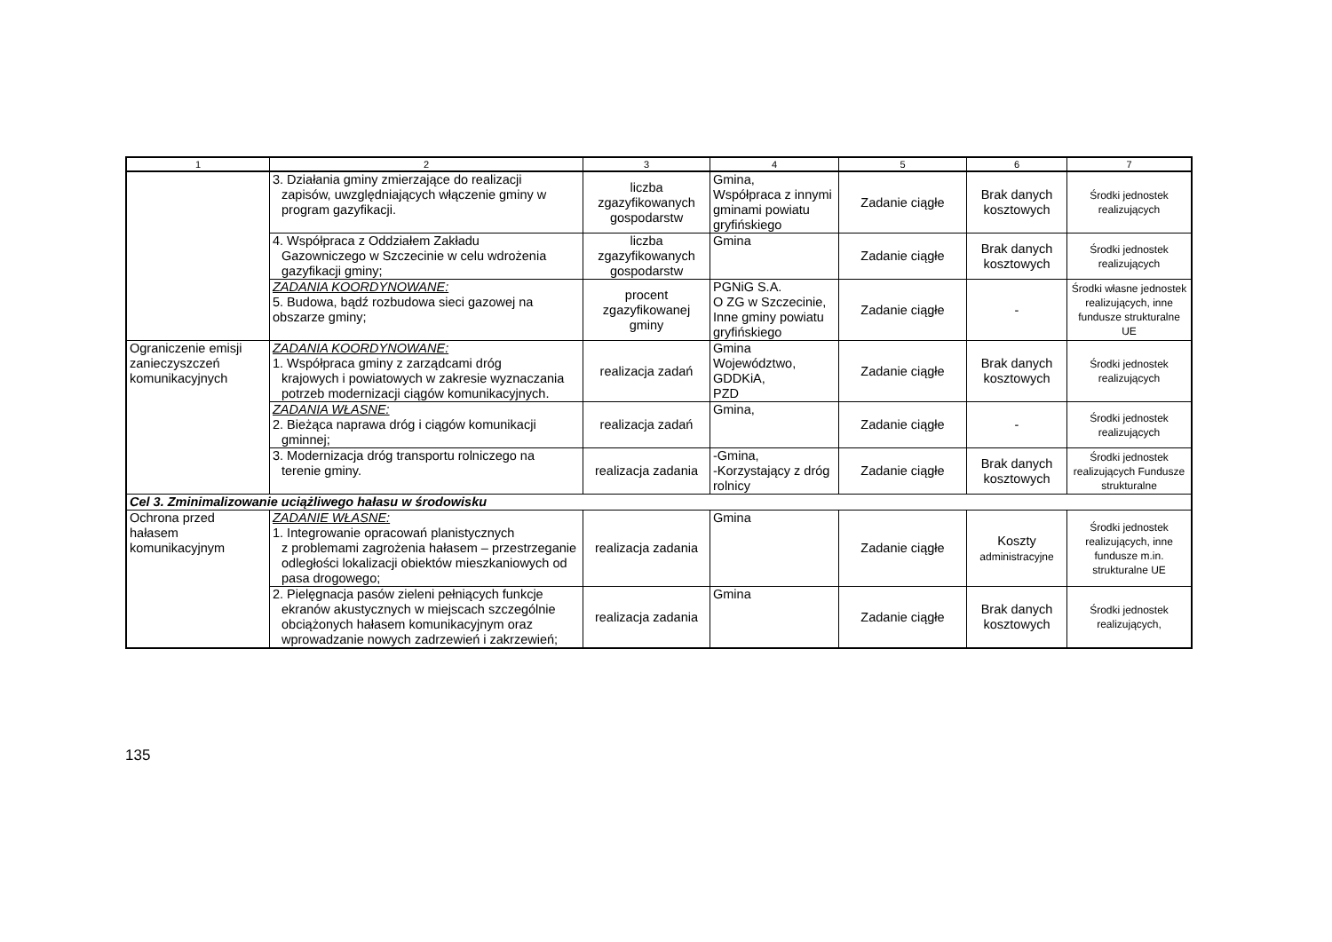| 1 | 2 | 3 | 4 | 5 | 6 | 7 |
| --- | --- | --- | --- | --- | --- | --- |
| | 3. Działania gminy zmierzające do realizacji zapisów, uwzględniających włączenie gminy w program gazyfikacji. | liczba zgazyfikowanych gospodarstw | Gmina, Współpraca z innymi gminami powiatu gryfińskiego | Zadanie ciągłe | Brak danych kosztowych | Środki jednostek realizujących |
| | 4. Współpraca z Oddziałem Zakładu Gazowniczego w Szczecinie w celu wdrożenia gazyfikacji gminy; | liczba zgazyfikowanych gospodarstw | Gmina | Zadanie ciągłe | Brak danych kosztowych | Środki jednostek realizujących |
| | ZADANIA KOORDYNOWANE: 5. Budowa, bądź rozbudowa sieci gazowej na obszarze gminy; | procent zgazyfikowanej gminy | PGNiG S.A. O ZG w Szczecinie, Inne gminy powiatu gryfińskiego | Zadanie ciągłe | - | Środki własne jednostek realizujących, inne fundusze strukturalne UE |
| Ograniczenie emisji zanieczyszczeń komunikacyjnych | ZADANIA KOORDYNOWANE: 1. Współpraca gminy z zarządcami dróg krajowych i powiatowych w zakresie wyznaczania potrzeb modernizacji ciągów komunikacyjnych. | realizacja zadań | Gmina Województwo, GDDKiA, PZD | Zadanie ciągłe | Brak danych kosztowych | Środki jednostek realizujących |
| | ZADANIA WŁASNE: 2. Bieżąca naprawa dróg i ciągów komunikacji gminnej; | realizacja zadań | Gmina, | Zadanie ciągłe | - | Środki jednostek realizujących |
| | 3. Modernizacja dróg transportu rolniczego na terenie gminy. | realizacja zadania | -Gmina, -Korzystający z dróg rolnicy | Zadanie ciągłe | Brak danych kosztowych | Środki jednostek realizujących Fundusze strukturalne |
| Cel 3. Zminimalizowanie uciążliwego hałasu w środowisku | | | | | | |
| Ochrona przed hałasem komunikacyjnym | ZADANIE WŁASNE: 1. Integrowanie opracowań planistycznych z problemami zagrożenia hałasem – przestrzeganie odległości lokalizacji obiektów mieszkaniowych od pasa drogowego; | realizacja zadania | Gmina | Zadanie ciągłe | Koszty administracyjne | Środki jednostek realizujących, inne fundusze m.in. strukturalne UE |
| | 2. Pielęgnacja pasów zieleni pełniących funkcje ekranów akustycznych w miejscach szczególnie obciążonych hałasem komunikacyjnym oraz wprowadzanie nowych zadrzewień i zakrzewień; | realizacja zadania | Gmina | Zadanie ciągłe | Brak danych kosztowych | Środki jednostek realizujących, |
135